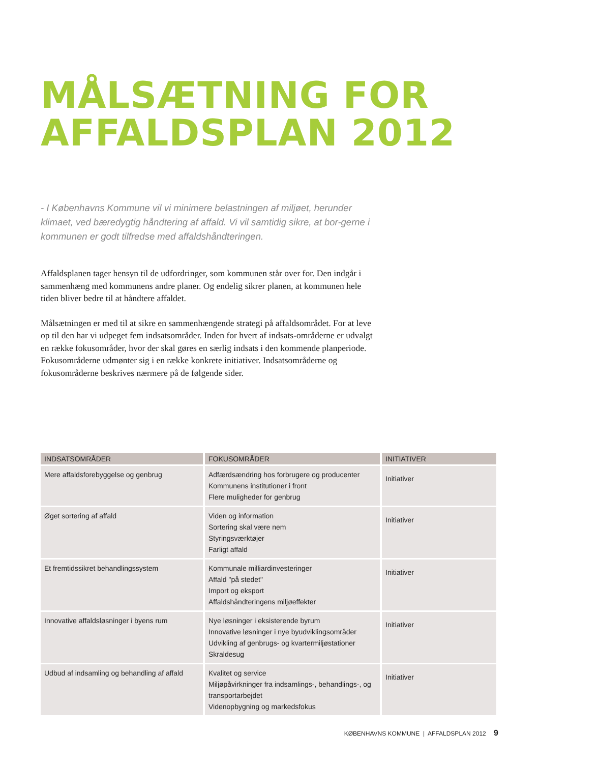MÅLSÆTNING FOR
AFFALDSPLAN 2012
- I Københavns Kommune vil vi minimere belastningen af miljøet, herunder klimaet, ved bæredygtig håndtering af affald. Vi vil samtidig sikre, at bor-gerne i kommunen er godt tilfredse med affaldshåndteringen.
Affaldsplanen tager hensyn til de udfordringer, som kommunen står over for. Den indgår i sammenhæng med kommunens andre planer. Og endelig sikrer planen, at kommunen hele tiden bliver bedre til at håndtere affaldet.
Målsætningen er med til at sikre en sammenhængende strategi på affaldsområdet. For at leve op til den har vi udpeget fem indsatsområder. Inden for hvert af indsats-områderne er udvalgt en række fokusområder, hvor der skal gøres en særlig indsats i den kommende planperiode. Fokusområderne udmønter sig i en række konkrete initiativer. Indsatsområderne og fokusområderne beskrives nærmere på de følgende sider.
| INDSATSOMRÅDER | FOKUSOMRÅDER | INITIATIVER |
| --- | --- | --- |
| Mere affaldsforebyggelse og genbrug | Adfærdsændring hos forbrugere og producenter Kommunens institutioner i front Flere muligheder for genbrug | Initiativer |
| Øget sortering af affald | Viden og information Sortering skal være nem Styringsværktøjer Farligt affald | Initiativer |
| Et fremtidssikret behandlingssystem | Kommunale milliardinvesteringer Affald "på stedet" Import og eksport Affaldshåndteringens miljøeffekter | Initiativer |
| Innovative affaldsløsninger i byens rum | Nye løsninger i eksisterende byrum Innovative løsninger i nye byudviklingsområder Udvikling af genbrugs- og kvartermiljøstationer Skraldesug | Initiativer |
| Udbud af indsamling og behandling af affald | Kvalitet og service Miljøpåvirkninger fra indsamlings-, behandlings-, og transportarbejdet Videnopbygning og markedsfokus | Initiativer |
KØBENHAVNS KOMMUNE | AFFALDSPLAN 2012 9